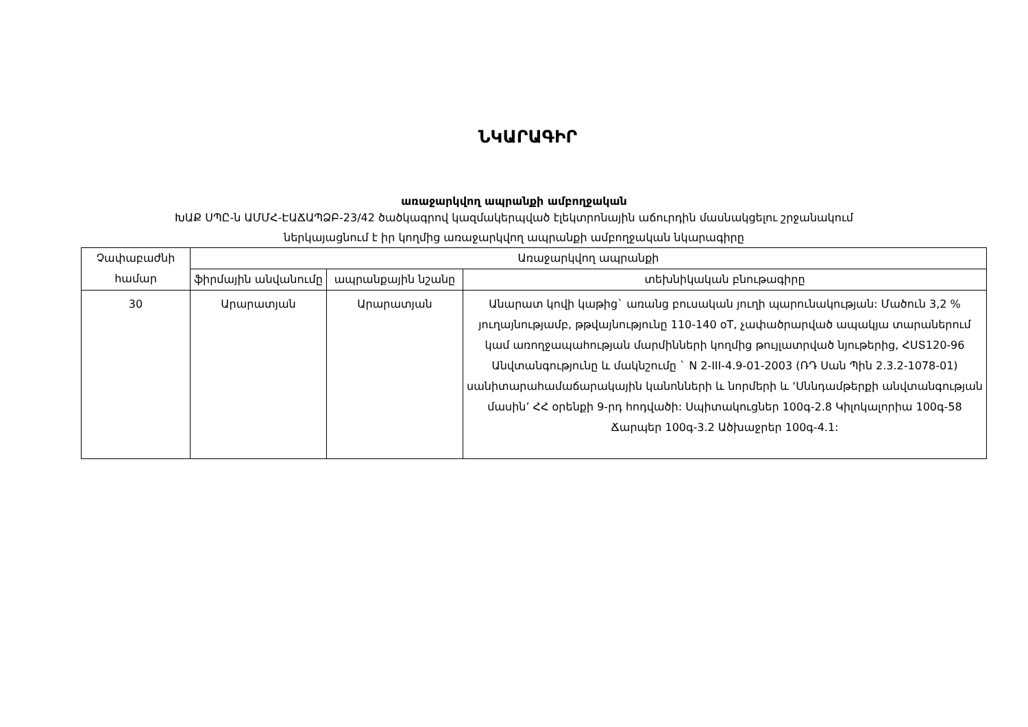ՆԿԱՐԱԳԻՐ
առաջարկվող ապրանքի ամբողջական
ԽԱՔ ՍՊԸ-ն ԱՄՄՀ-ԷԱՃԱՊՁԲ-23/42 ծածկագրով կազմակերպված էլեկտրոնային աճուրդին մասնակցելու շրջանակում
ներկայացնում է իր կողմից առաջարկվող ապրանքի ամբողջական նկարագիրը
| Չափաբաժնի համար | Առաջարկվող ապրանքի | | |
| --- | --- | --- | --- |
| | ֆիրմային անվանումը | ապրանքային նշանը | տեխնիկական բնութագիրը |
| 30 | Արարատյան | Արարատյան | Անարատ կովի կաթից` առանց բուսական յուղի պարունակության: Մածուն 3,2 % յուղայնությամբ, թթվայնությունը 110-140 oT, չափածրարված ապակյա տարաներում կամ առողջապահության մարմինների կողմից թույլատրված նյութերից, ՀՍՏ120-96 Անվտանգությունը և մակնշումը ` N 2-III-4.9-01-2003 (ՌԴ Սան Պին 2.3.2-1078-01) սանիտարահամաճարակային կանոնների և նորմերի և ‘Սննդամթերքի անվտանգության մասին’ ՀՀ օրենքի 9-րդ հոդվածի: Սպիտակուցներ 100գ-2.8 Կիլոկալորիա 100գ-58 Ճարպեր 100գ-3.2 Ածխաջրեր 100գ-4.1: |